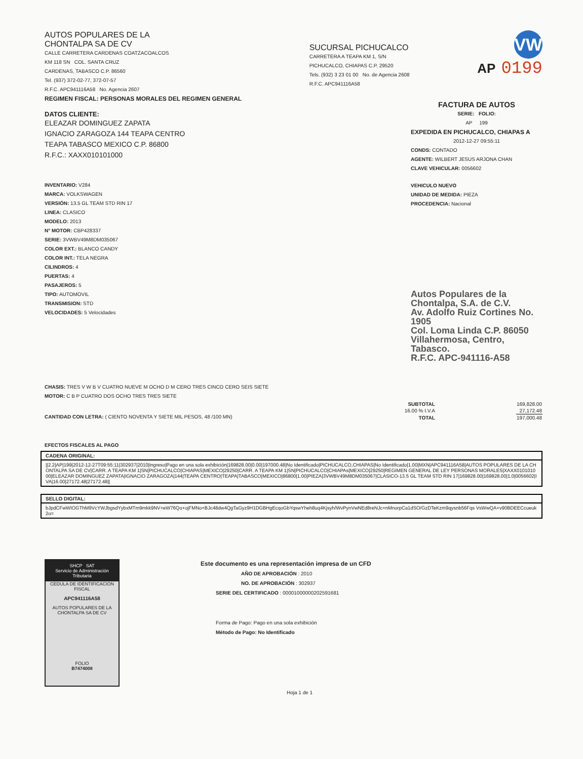AUTOS POPULARES DE LA
CHONTALPA SA DE CV
CALLE CARRETERA CARDENAS COATZACOALCOS
KM 118 SN COL. SANTA CRUZ
CARDENAS, TABASCO C.P. 86560
Tel. (937) 372-02-77, 372-07-57
R.F.C. APC941116A58 No. Agencia 2607
REGIMEN FISCAL: PERSONAS MORALES DEL REGIMEN GENERAL
SUCURSAL PICHUCALCO
CARRETERA A TEAPA KM 1, S/N
PICHUCALCO, CHIAPAS C.P. 29520
Tels. (932) 3 23 01 00 No. de Agencia 2608
R.F.C. APC941116A58
VW
AP 0199
DATOS CLIENTE:
ELEAZAR DOMINGUEZ ZAPATA
IGNACIO ZARAGOZA 144 TEAPA CENTRO
TEAPA TABASCO MEXICO C.P. 86800
R.F.C.: XAXX010101000
INVENTARIO: V284
MARCA: VOLKSWAGEN
VERSIÓN: 13.5 GL TEAM STD RIN 17
LINEA: CLASICO
MODELO: 2013
N° MOTOR: CBP428337
SERIE: 3VWBV49M8DM035067
COLOR EXT.: BLANCO CANDY
COLOR INT.: TELA NEGRA
CILINDROS: 4
PUERTAS: 4
PASAJEROS: 5
TIPO: AUTOMOVIL
TRANSMISION: STD
VELOCIDADES: 5 Velocidades
FACTURA DE AUTOS
SERIE: FOLIO:
AP 199
EXPEDIDA EN PICHUCALCO, CHIAPAS A
2012-12-27 09:55:11
CONDS: CONTADO
AGENTE: WILBERT JESUS ARJONA CHAN
CLAVE VEHICULAR: 0056602
VEHICULO NUEVO
UNIDAD DE MEDIDA: PIEZA
PROCEDENCIA: Nacional
Autos Populares de la
Chontalpa, S.A. de C.V.
Av. Adolfo Ruiz Cortines No. 1905
Col. Loma Linda C.P. 86050
Villahermosa, Centro, Tabasco.
R.F.C. APC-941116-A58
CHASIS: TRES V W B V CUATRO NUEVE M OCHO D M CERO TRES CINCO CERO SEIS SIETE
MOTOR: C B P CUATRO DOS OCHO TRES TRES SIETE
| SUBTOTAL | 169,828.00 |
| 16.00 % I.V.A | 27,172.48 |
| TOTAL | 197,000.48 |
CANTIDAD CON LETRA: ( CIENTO NOVENTA Y SIETE MIL PESOS, 48 /100 MN)
EFECTOS FISCALES AL PAGO
CADENA ORIGINAL:
||2.2|AP|199|2012-12-27T09:55:11|302937|2010|ingreso|Pago en una sola exhibición|169828.00|0.00|197000.48|No Identificado|PICHUCALCO,CHIAPAS|No Identificado|1.00|MXN|APC941116A58|AUTOS POPULARES DE LA CHONTALPA SA DE CV|CARR. A TEAPA KM 1|SN|PICHUCALCO|CHIAPAS|MEXICO|29250|CARR. A TEAPA KM 1|SN|PICHUCALCO|CHIAPAs|MEXICO|29250|REGIMEN GENERAL DE LEY PERSONAS MORALES|XAXX010101000|ELEAZAR DOMINGUEZ ZAPATA|IGNACIO ZARAGOZA|144|TEAPA CENTRO|TEAPA|TABASCO|MEXICO|86800|1.00|PIEZA|3VWBV49M8DM035067|CLASICO-13.5 GL TEAM STD RIN 17|169828.00|169828.00|1.0|0056602|IVA|16.00|27172.48|27172.48||
SELLO DIGITAL:
bJpdCFwWIOGThM9VcYWJbgsdYybxMTm9mkk9NV+eW76Qo+ojFMNo+BJc48dw4QgTaGyz9H1DGBHgEcqoGbYqswYheh8uq4Kjsyh/WvPynVwNEd8reNJc+nMnorpCa1dSO/GzDTeKzm9qysnb56Fqs VsWwQA+v90BDEECcueuk2o=
SHCP SAT
Servicio de Administración Tributaria
CEDULA DE IDENTIFICACION FISCAL
APC941116A58
AUTOS POPULARES DE LA CHONTALPA SA DE CV
FOLIO
B7474008
Este documento es una representación impresa de un CFD
AÑO DE APROBACIÓN : 2010
NO. DE APROBACIÓN : 302937
SERIE DEL CERTIFICADO : 00001000000202591681
Forma de Pago: Pago en una sola exhibición
Método de Pago: No Identificado
Hoja 1 de 1